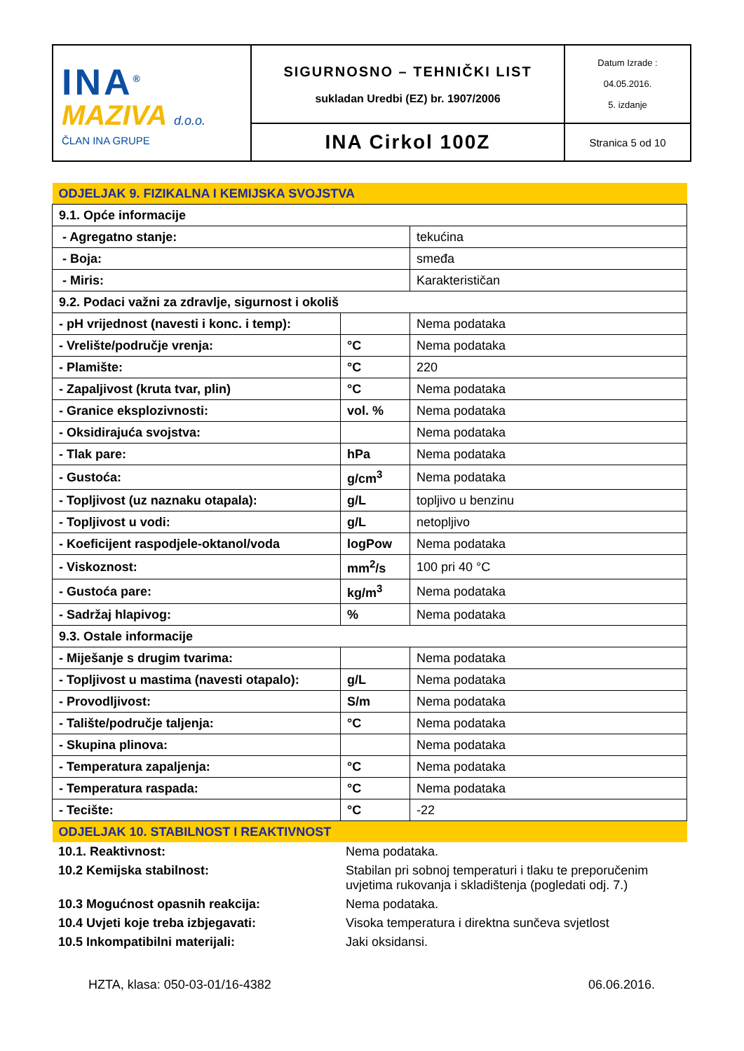| INA<sup>®</sup> MAZIVA d.o.o. ČLAN INA GRUPE | SIGURNOSNO – TEHNIČKI LIST sukladan Uredbi (EZ) br. 1907/2006 | Datum Izrade : 04.05.2016. 5. izdanje |
| | INA Cirkol 100Z | Stranica 5 od 10 |
| ODJELJAK 9. FIZIKALNA I KEMIJSKA SVOJSTVA | | |
| 9.1. Opće informacije | | |
| - Agregatno stanje: | | tekućina |
| - Boja: | | smeđa |
| - Miris: | | Karakterističan |
| 9.2. Podaci važni za zdravlje, sigurnost i okoliš | | |
| - pH vrijednost (navesti i konc. i temp): | | Nema podataka |
| - Vrelište/područje vrenja: | °C | Nema podataka |
| - Plamište: | °C | 220 |
| - Zapaljivost (kruta tvar, plin) | °C | Nema podataka |
| - Granice eksplozivnosti: | vol. % | Nema podataka |
| - Oksidirajuća svojstva: | | Nema podataka |
| - Tlak pare: | hPa | Nema podataka |
| - Gustoća: | g/cm<sup>3</sup> | Nema podataka |
| - Topljivost (uz naznaku otapala): | g/L | topljivo u benzinu |
| - Topljivost u vodi: | g/L | netopljivo |
| - Koeficijent raspodjele-oktanol/voda | logPow | Nema podataka |
| - Viskoznost: | mm<sup>2</sup>/s | 100 pri 40 °C |
| - Gustoća pare: | kg/m<sup>3</sup> | Nema podataka |
| - Sadržaj hlapivog: | % | Nema podataka |
| 9.3. Ostale informacije | | |
| - Miješanje s drugim tvarima: | | Nema podataka |
| - Topljivost u mastima (navesti otapalo): | g/L | Nema podataka |
| - Provodljivost: | S/m | Nema podataka |
| - Talište/područje taljenja: | °C | Nema podataka |
| - Skupina plinova: | | Nema podataka |
| - Temperatura zapaljenja: | °C | Nema podataka |
| - Temperatura raspada: | °C | Nema podataka |
| - Tecište: | °C | -22 |
| ODJELJAK 10. STABILNOST I REAKTIVNOST | | |
| 10.1. Reaktivnost: | Nema podataka. |
| 10.2 Kemijska stabilnost: | Stabilan pri sobnoj temperaturi i tlaku te preporučenim uvjetima rukovanja i skladištenja (pogledati odj. 7.) |
| 10.3 Mogućnost opasnih reakcija: | Nema podataka. |
| 10.4 Uvjeti koje treba izbjegavati: | Visoka temperatura i direktna sunčeva svjetlost |
| 10.5 Inkompatibilni materijali: | Jaki oksidansi. |
HZTA, klasa: 050-03-01/16-4382 06.06.2016.